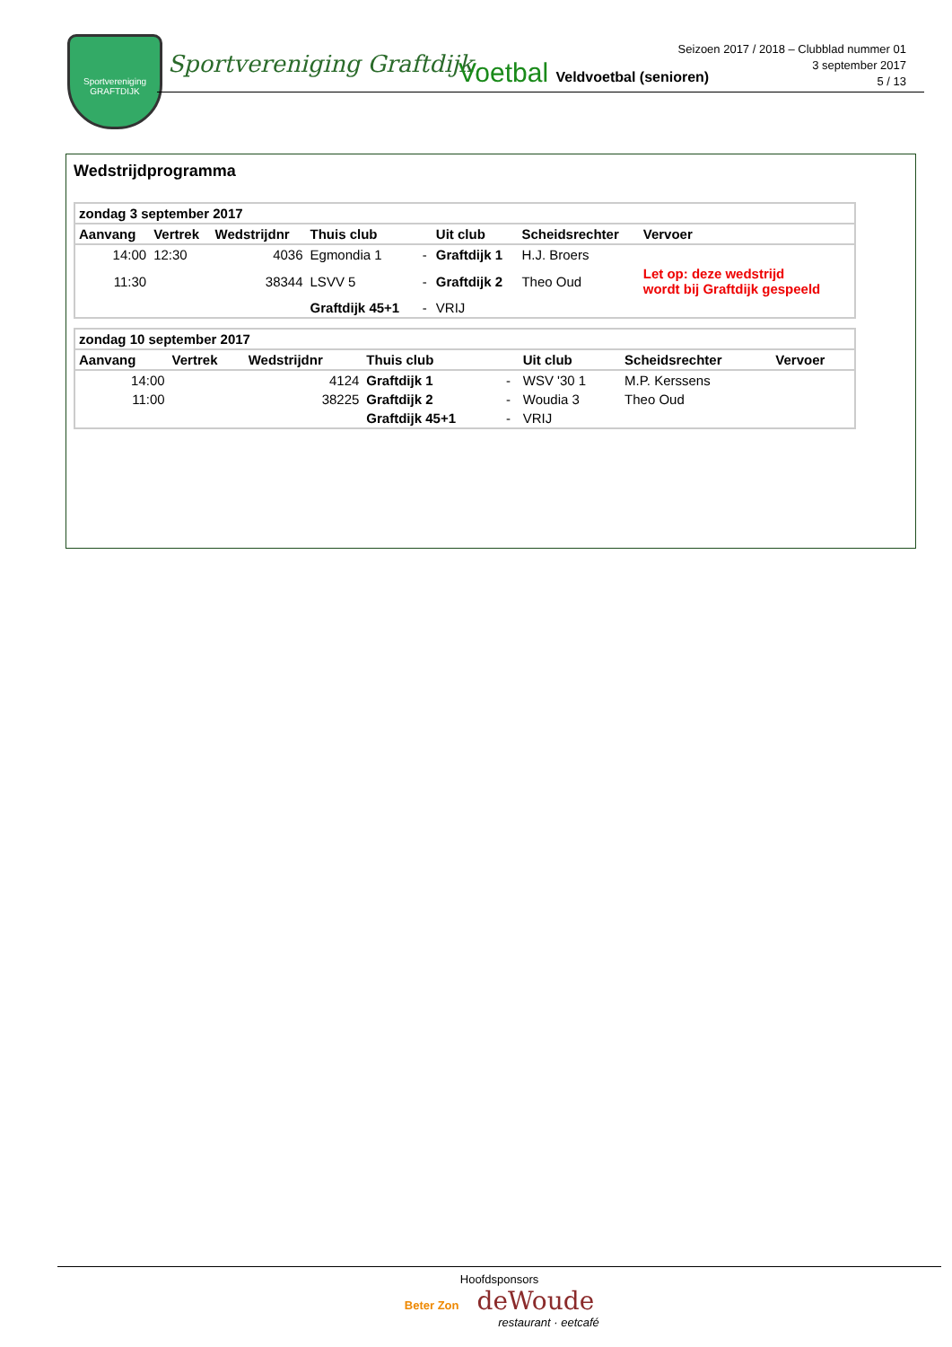Sportvereniging
GRAFTDIJK
Sportvereniging Graftdijk Voetbal Veldvoetbal (senioren)
Seizoen 2017 / 2018 – Clubblad nummer 01
3 september 2017
5 / 13
Wedstrijdprogramma
| zondag 3 september 2017 | | | | | | | |
| Aanvang | Vertrek | Wedstrijdnr | Thuis club | | Uit club | Scheidsrechter | Vervoer |
| 14:00 | 12:30 | 4036 | Egmondia 1 | - | Graftdijk 1 | H.J. Broers | |
| 11:30 | | 38344 | LSVV 5 | - | Graftdijk 2 | Theo Oud | Let op: deze wedstrijd wordt bij Graftdijk gespeeld |
| | | | Graftdijk 45+1 | - | VRIJ | | |
| zondag 10 september 2017 | | | | | | | |
| Aanvang | Vertrek | Wedstrijdnr | Thuis club | | Uit club | Scheidsrechter | Vervoer |
| 14:00 | | 4124 | Graftdijk 1 | - | WSV '30 1 | M.P. Kerssens | |
| 11:00 | | 38225 | Graftdijk 2 | - | Woudia 3 | Theo Oud | |
| | | | Graftdijk 45+1 | - | VRIJ | | |
Hoofdsponsors
Beter Zon deWoude
restaurant · eetcafé